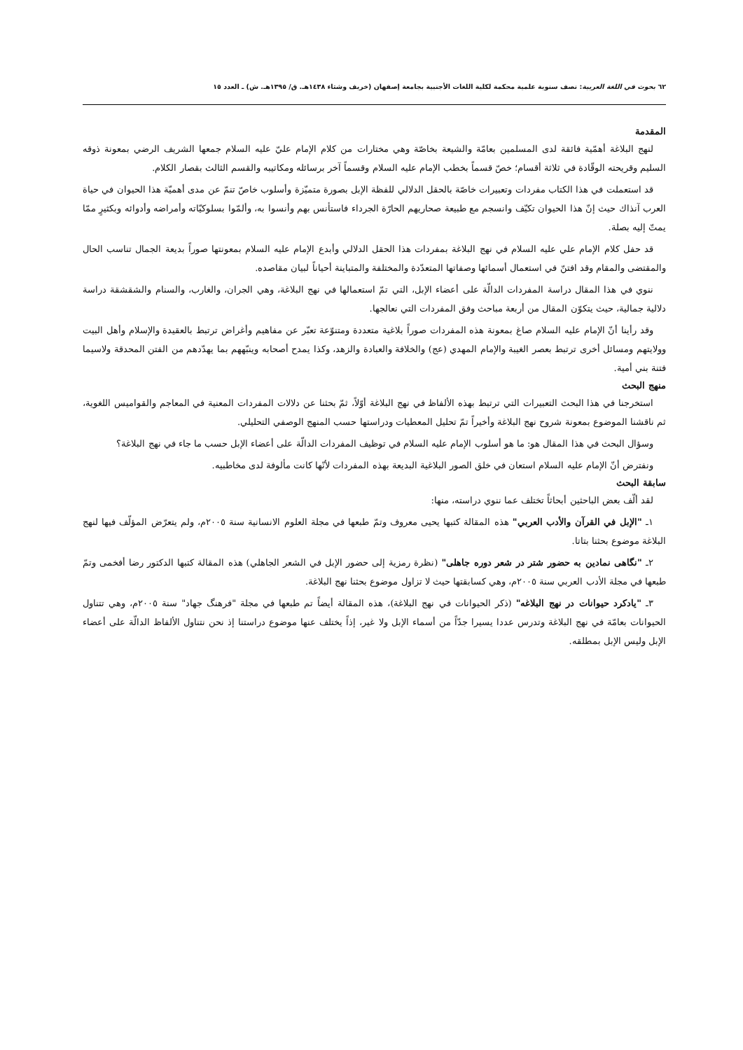٦٢ بحوث في اللغة العربية: نصف سنوية علمية محكمة لكلية اللغات الأجنبية بجامعة إصفهان (خريف وشتاء ١٤٣٨هـ. ق/ ١٣٩٥هـ. ش) ـ العدد ١٥
المقدمة
لنهج البلاغة أهمّية فائقة لدى المسلمين بعامّة والشيعة بخاصّة وهي مختارات من كلام الإمام عليّ عليه السلام جمعها الشريف الرضي بمعونة ذوقه السليم وقريحته الوقّادة في ثلاثة أقسام؛ خصّ قسماً بخطب الإمام عليه السلام وقسماً آخر برسائله ومكاتيبه والقسم الثالث بقصار الكلام.
قد استعملت في هذا الكتاب مفردات وتعبيرات خاصّة بالحقل الدلالي للفظة الإبل بصورة متميّزة وأسلوب خاصّ تنمّ عن مدى أهميّة هذا الحيوان في حياة العرب آنذاك حيث إنّ هذا الحيوان تكيّف وانسجم مع طبيعة صحاريهم الحارّة الجرداء فاستأنس بهم وأنسوا به، وألمّوا بسلوكيّاته وأمراضه وأدوائه وبكثيرٍ ممّا يمتّ إليه بصلة.
قد حفل كلام الإمام علي عليه السلام في نهج البلاغة بمفردات هذا الحقل الدلالي وأبدع الإمام عليه السلام بمعونتها صوراً بديعة الجمال تناسب الحال والمقتضى والمقام وقد افتنّ في استعمال أسمائها وصفاتها المتعدّدة والمختلفة والمتباينة أحياناً لبيان مقاصده.
ننوي في هذا المقال دراسة المفردات الدالّة على أعضاء الإبل، التي تمّ استعمالها في نهج البلاغة، وهي الجران، والغارب، والسنام والشقشقة دراسة دلالية جمالية، حيث يتكوّن المقال من أربعة مباحث وفق المفردات التي نعالجها.
وقد رأينا أنّ الإمام عليه السلام صاغ بمعونة هذه المفردات صوراً بلاغية متعددة ومتنوّعة تعبّر عن مفاهيم وأغراض ترتبط بالعقيدة والإسلام وأهل البيت وولايتهم ومسائل أخرى ترتبط بعصر الغيبة والإمام المهدي (عج) والخلافة والعبادة والزهد، وكذا يمدح أصحابه وينبّههم بما يهدّدهم من الفتن المحدقة ولاسيما فتنة بني أمية.
منهج البحث
استخرجنا في هذا البحث التعبيرات التي ترتبط بهذه الألفاظ في نهج البلاغة أوّلاً، ثمّ بحثنا عن دلالات المفردات المعنية في المعاجم والقواميس اللغوية، ثم ناقشنا الموضوع بمعونة شروح نهج البلاغة وأخيراً تمّ تحليل المعطيات ودراستها حسب المنهج الوصفي التحليلي.
وسؤال البحث في هذا المقال هو: ما هو أسلوب الإمام عليه السلام في توظيف المفردات الدالّة على أعضاء الإبل حسب ما جاء في نهج البلاغة؟
ونفترض أنّ الإمام عليه السلام استعان في خلق الصور البلاغية البديعة بهذه المفردات لأنّها كانت مألوفة لدى مخاطبيه.
سابقة البحث
لقد ألّف بعض الباحثين أبحاثاً تختلف عما ننوي دراسته، منها:
١ـ "الإبل في القرآن والأدب العربي" هذه المقالة كتبها يحيى معروف وتمّ طبعها في مجلة العلوم الانسانية سنة ٢٠٠٥م، ولم يتعرّض المؤلّف فيها لنهج البلاغة موضوع بحثنا بتاتا.
٢ـ "نگاهی نمادین به حضور شتر در شعر دوره جاهلی" (نظرة رمزية إلى حضور الإبل في الشعر الجاهلي) هذه المقالة كتبها الدكتور رضا أفخمی وتمّ طبعها في مجلة الأدب العربي سنة ٢٠٠٥م، وهي كسابقتها حيث لا تزاول موضوع بحثنا نهج البلاغة.
٣ـ "يادكرد حيوانات در نهج البلاغه" (ذكر الحيوانات في نهج البلاغة)، هذه المقالة أيضاً تم طبعها في مجلة "فرهنگ جهاد" سنة ٢٠٠٥م، وهي تتناول الحيوانات بعامّة في نهج البلاغة وتدرس عددا يسيرا جدّاً من أسماء الإبل ولا غير، إذاً يختلف عنها موضوع دراستنا إذ نحن نتناول الألفاظ الدالّة على أعضاء الإبل وليس الإبل بمطلقه.